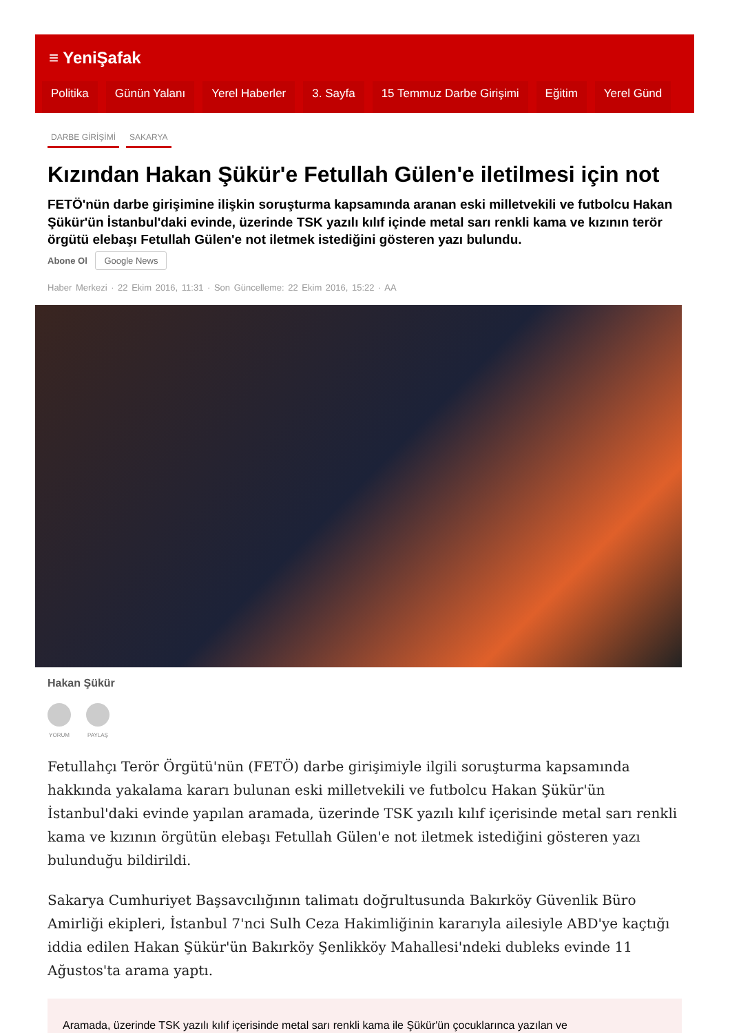≡ YeniŞafak
Politika Günün Yalanı Yerel Haberler 3. Sayfa 15 Temmuz Darbe Girişimi Eğitim Yerel Günd
DARBE GİRİŞİMİ SAKARYA
Kızından Hakan Şükür'e Fetullah Gülen'e iletilmesi için not
FETÖ'nün darbe girişimine ilişkin soruşturma kapsamında aranan eski milletvekili ve futbolcu Hakan Şükür'ün İstanbul'daki evinde, üzerinde TSK yazılı kılıf içinde metal sarı renkli kama ve kızının terör örgütü elebaşı Fetullah Gülen'e not iletmek istediğini gösteren yazı bulundu.
Abone Ol Google News
Haber Merkezi · 22 Ekim 2016, 11:31 · Son Güncelleme: 22 Ekim 2016, 15:22 · AA
Hakan Şükür
YORUM PAYLAŞ
Fetullahçı Terör Örgütü'nün (FETÖ) darbe girişimiyle ilgili soruşturma kapsamında hakkında yakalama kararı bulunan eski milletvekili ve futbolcu Hakan Şükür'ün İstanbul'daki evinde yapılan aramada, üzerinde TSK yazılı kılıf içerisinde metal sarı renkli kama ve kızının örgütün elebaşı Fetullah Gülen'e not iletmek istediğini gösteren yazı bulunduğu bildirildi.
Sakarya Cumhuriyet Başsavcılığının talimatı doğrultusunda Bakırköy Güvenlik Büro Amirliği ekipleri, İstanbul 7'nci Sulh Ceza Hakimliğinin kararıyla ailesiyle ABD'ye kaçtığı iddia edilen Hakan Şükür'ün Bakırköy Şenlikköy Mahallesi'ndeki dubleks evinde 11 Ağustos'ta arama yaptı.
Aramada, üzerinde TSK yazılı kılıf içerisinde metal sarı renkli kama ile Şükür'ün çocuklarınca yazılan ve